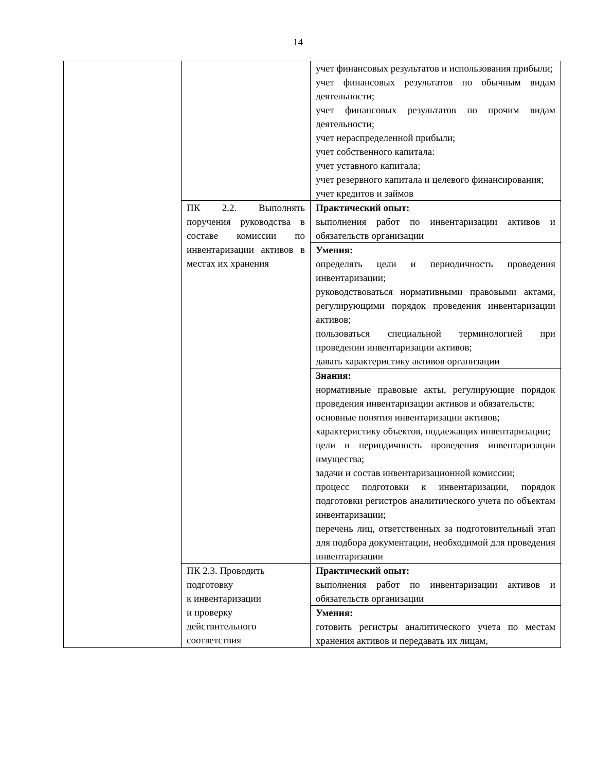14
| | | учет финансовых результатов и использования прибыли; учет финансовых результатов по обычным видам деятельности; учет финансовых результатов по прочим видам деятельности; учет нераспределенной прибыли; учет собственного капитала: учет уставного капитала; учет резервного капитала и целевого финансирования; учет кредитов и займов |
| | ПК 2.2. Выполнять поручения руководства в составе комиссии по инвентаризации активов в местах их хранения | Практический опыт: выполнения работ по инвентаризации активов и обязательств организации |
| | | Умения: определять цели и периодичность проведения инвентаризации; руководствоваться нормативными правовыми актами, регулирующими порядок проведения инвентаризации активов; пользоваться специальной терминологией при проведении инвентаризации активов; давать характеристику активов организации |
| | | Знания: нормативные правовые акты, регулирующие порядок проведения инвентаризации активов и обязательств; основные понятия инвентаризации активов; характеристику объектов, подлежащих инвентаризации; цели и периодичность проведения инвентаризации имущества; задачи и состав инвентаризационной комиссии; процесс подготовки к инвентаризации, порядок подготовки регистров аналитического учета по объектам инвентаризации; перечень лиц, ответственных за подготовительный этап для подбора документации, необходимой для проведения инвентаризации |
| | ПК 2.3. Проводить подготовку к инвентаризации и проверку действительного соответствия | Практический опыт: выполнения работ по инвентаризации активов и обязательств организации |
| | | Умения: готовить регистры аналитического учета по местам хранения активов и передавать их лицам, |